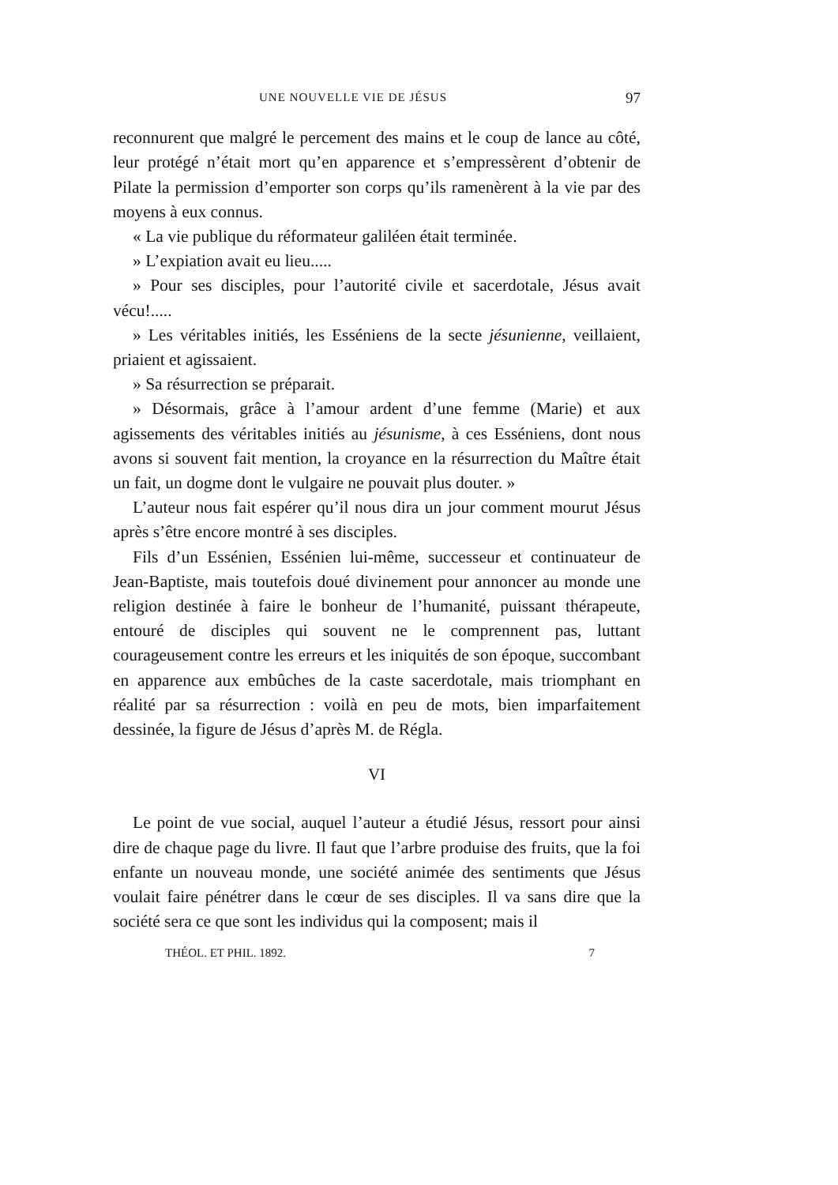UNE NOUVELLE VIE DE JÉSUS 97
reconnurent que malgré le percement des mains et le coup de lance au côté, leur protégé n’était mort qu’en apparence et s’empressèrent d’obtenir de Pilate la permission d’emporter son corps qu’ils ramenèrent à la vie par des moyens à eux connus.
« La vie publique du réformateur galiléen était terminée.
» L’expiation avait eu lieu.....
» Pour ses disciples, pour l’autorité civile et sacerdotale, Jésus avait vécu!.....
» Les véritables initiés, les Esséniens de la secte jésunienne, veillaient, priaient et agissaient.
» Sa résurrection se préparait.
» Désormais, grâce à l’amour ardent d’une femme (Marie) et aux agissements des véritables initiés au jésunisme, à ces Esséniens, dont nous avons si souvent fait mention, la croyance en la résurrection du Maître était un fait, un dogme dont le vulgaire ne pouvait plus douter. »
L’auteur nous fait espérer qu’il nous dira un jour comment mourut Jésus après s’être encore montré à ses disciples.
Fils d’un Essénien, Essénien lui-même, successeur et continuateur de Jean-Baptiste, mais toutefois doué divinement pour annoncer au monde une religion destinée à faire le bonheur de l’humanité, puissant thérapeute, entouré de disciples qui souvent ne le comprennent pas, luttant courageusement contre les erreurs et les iniquités de son époque, succombant en apparence aux embûches de la caste sacerdotale, mais triomphant en réalité par sa résurrection : voilà en peu de mots, bien imparfaitement dessinée, la figure de Jésus d’après M. de Régla.
VI
Le point de vue social, auquel l’auteur a étudié Jésus, ressort pour ainsi dire de chaque page du livre. Il faut que l’arbre produise des fruits, que la foi enfante un nouveau monde, une société animée des sentiments que Jésus voulait faire pénétrer dans le cœur de ses disciples. Il va sans dire que la société sera ce que sont les individus qui la composent; mais il
THÉOL. ET PHIL. 1892. 7